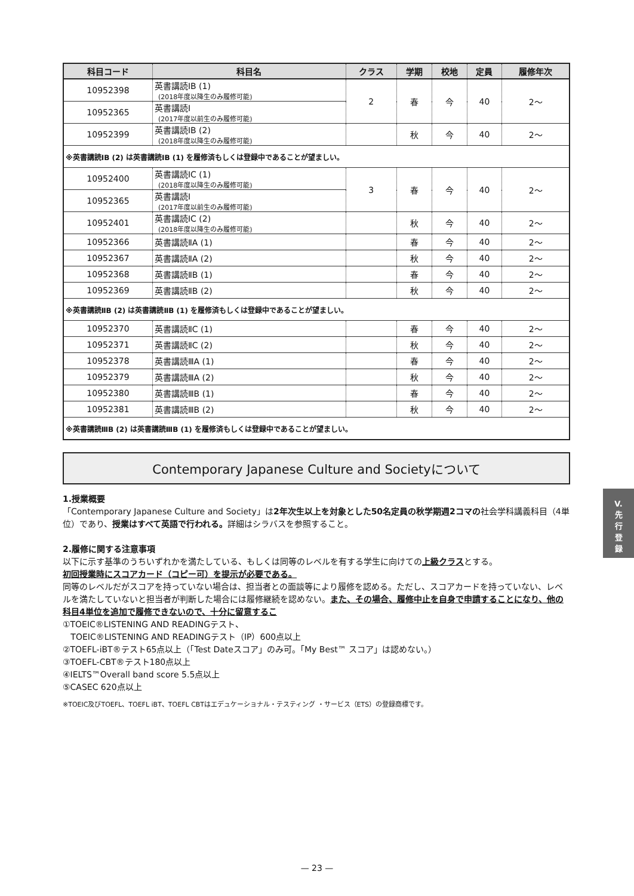| 科目コード | 科目名 | クラス | 学期 | 校地 | 定員 | 履修年次 |
| --- | --- | --- | --- | --- | --- | --- |
| 10952398 | 英書講読ⅠB (1) (2018年度以降生のみ履修可能) | 2 | 春 | 今 | 40 | 2～ |
| 10952365 | 英書講読Ⅰ (2017年度以前生のみ履修可能) | | | | | |
| 10952399 | 英書講読ⅠB (2) (2018年度以降生のみ履修可能) | | 秋 | 今 | 40 | 2～ |
| ※英書講読ⅠB (2) は英書講読ⅠB (1) を履修済もしくは登録中であることが望ましい。 | | | | | | |
| 10952400 | 英書講読ⅠC (1) (2018年度以降生のみ履修可能) | 3 | 春 | 今 | 40 | 2～ |
| 10952365 | 英書講読Ⅰ (2017年度以前生のみ履修可能) | | | | | |
| 10952401 | 英書講読ⅠC (2) (2018年度以降生のみ履修可能) | | 秋 | 今 | 40 | 2～ |
| 10952366 | 英書講読ⅡA (1) | | 春 | 今 | 40 | 2～ |
| 10952367 | 英書講読ⅡA (2) | | 秋 | 今 | 40 | 2～ |
| 10952368 | 英書講読ⅡB (1) | | 春 | 今 | 40 | 2～ |
| 10952369 | 英書講読ⅡB (2) | | 秋 | 今 | 40 | 2～ |
| ※英書講読ⅡB (2) は英書講読ⅡB (1) を履修済もしくは登録中であることが望ましい。 | | | | | | |
| 10952370 | 英書講読ⅡC (1) | | 春 | 今 | 40 | 2～ |
| 10952371 | 英書講読ⅡC (2) | | 秋 | 今 | 40 | 2～ |
| 10952378 | 英書講読ⅢA (1) | | 春 | 今 | 40 | 2～ |
| 10952379 | 英書講読ⅢA (2) | | 秋 | 今 | 40 | 2～ |
| 10952380 | 英書講読ⅢB (1) | | 春 | 今 | 40 | 2～ |
| 10952381 | 英書講読ⅢB (2) | | 秋 | 今 | 40 | 2～ |
| ※英書講読ⅢB (2) は英書講読ⅢB (1) を履修済もしくは登録中であることが望ましい。 | | | | | | |
Contemporary Japanese Culture and Societyについて
1.授業概要
「Contemporary Japanese Culture and Society」は2年次生以上を対象とした50名定員の秋学期週2コマの社会学科講義科目（4単位）であり、授業はすべて英語で行われる。詳細はシラバスを参照すること。
2.履修に関する注意事項
以下に示す基準のうちいずれかを満たしている、もしくは同等のレベルを有する学生に向けての上級クラスとする。
初回授業時にスコアカード（コピー可）を提示が必要である。
同等のレベルだがスコアを持っていない場合は、担当者との面談等により履修を認める。ただし、スコアカードを持っていない、レベルを満たしていないと担当者が判断した場合には履修継続を認めない。また、その場合、履修中止を自身で申請することになり、他の科目4単位を追加で履修できないので、十分に留意するこ
①TOEIC®LISTENING AND READINGテスト、
TOEIC®LISTENING AND READINGテスト（IP）600点以上
②TOEFL-iBT®テスト65点以上（「Test Dateスコア」のみ可。「My Best™ スコア」は認めない。）
③TOEFL-CBT®テスト180点以上
④IELTS™Overall band score 5.5点以上
⑤CASEC 620点以上
※TOEIC及びTOEFL、TOEFL iBT、TOEFL CBTはエデュケーショナル・テスティング ・サービス（ETS）の登録商標です。
V.
先
行
登
録
— 23 —